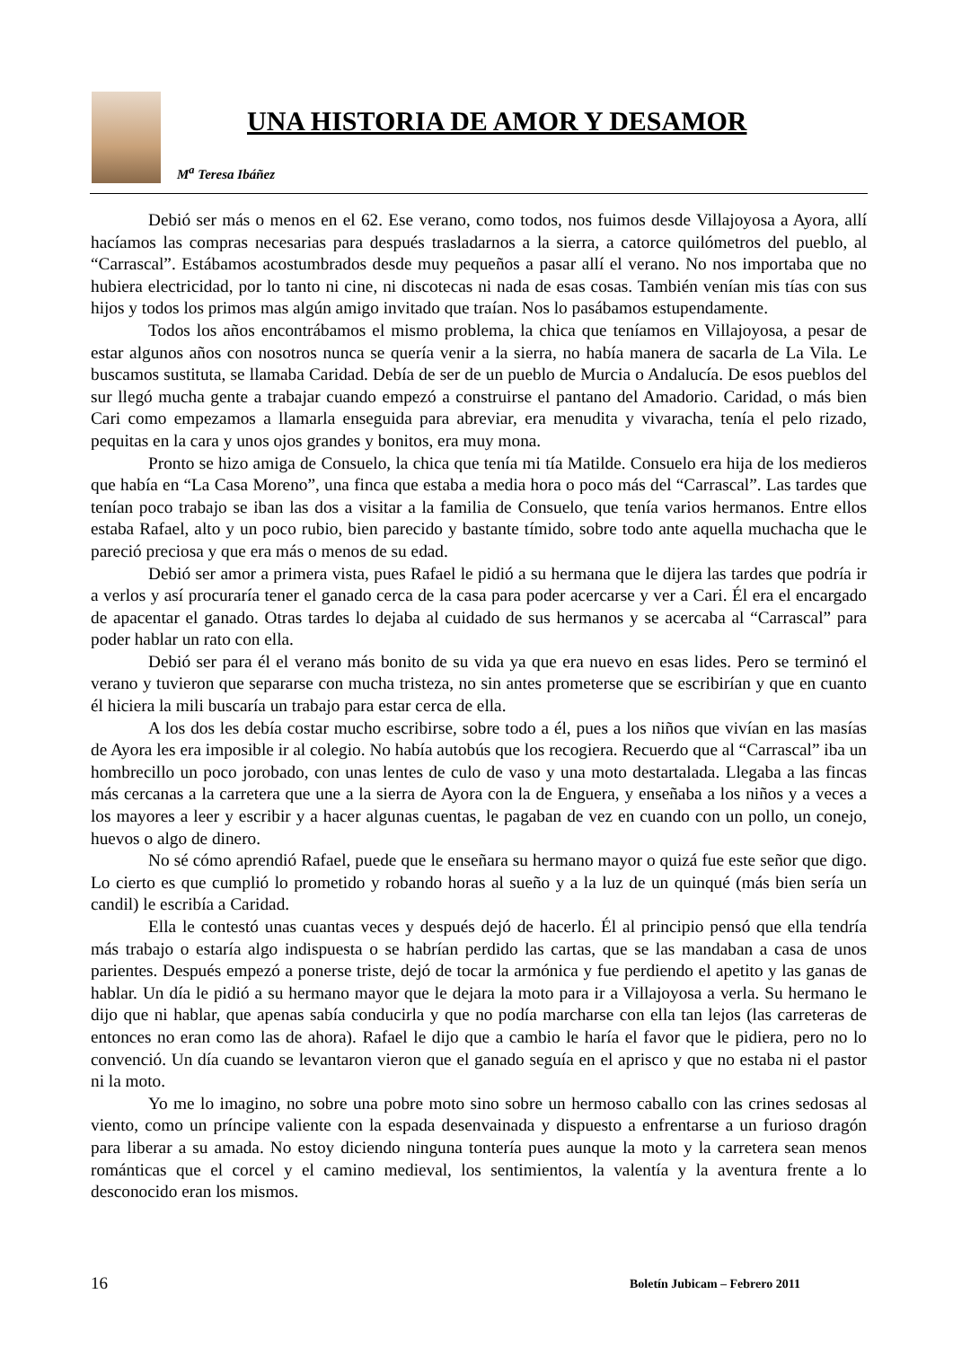UNA HISTORIA DE AMOR Y DESAMOR
M<sup>a</sup> Teresa Ibáñez
Debió ser más o menos en el 62. Ese verano, como todos, nos fuimos desde Villajoyosa a Ayora, allí hacíamos las compras necesarias para después trasladarnos a la sierra, a catorce quilómetros del pueblo, al “Carrascal”. Estábamos acostumbrados desde muy pequeños a pasar allí el verano. No nos importaba que no hubiera electricidad, por lo tanto ni cine, ni discotecas ni nada de esas cosas. También venían mis tías con sus hijos y todos los primos mas algún amigo invitado que traían. Nos lo pasábamos estupendamente.
Todos los años encontrábamos el mismo problema, la chica que teníamos en Villajoyosa, a pesar de estar algunos años con nosotros nunca se quería venir a la sierra, no había manera de sacarla de La Vila. Le buscamos sustituta, se llamaba Caridad. Debía de ser de un pueblo de Murcia o Andalucía. De esos pueblos del sur llegó mucha gente a trabajar cuando empezó a construirse el pantano del Amadorio. Caridad, o más bien Cari como empezamos a llamarla enseguida para abreviar, era menudita y vivaracha, tenía el pelo rizado, pequitas en la cara y unos ojos grandes y bonitos, era muy mona.
Pronto se hizo amiga de Consuelo, la chica que tenía mi tía Matilde. Consuelo era hija de los medieros que había en “La Casa Moreno”, una finca que estaba a media hora o poco más del “Carrascal”. Las tardes que tenían poco trabajo se iban las dos a visitar a la familia de Consuelo, que tenía varios hermanos. Entre ellos estaba Rafael, alto y un poco rubio, bien parecido y bastante tímido, sobre todo ante aquella muchacha que le pareció preciosa y que era más o menos de su edad.
Debió ser amor a primera vista, pues Rafael le pidió a su hermana que le dijera las tardes que podría ir a verlos y así procuraría tener el ganado cerca de la casa para poder acercarse y ver a Cari. Él era el encargado de apacentar el ganado. Otras tardes lo dejaba al cuidado de sus hermanos y se acercaba al “Carrascal” para poder hablar un rato con ella.
Debió ser para él el verano más bonito de su vida ya que era nuevo en esas lides. Pero se terminó el verano y tuvieron que separarse con mucha tristeza, no sin antes prometerse que se escribirían y que en cuanto él hiciera la mili buscaría un trabajo para estar cerca de ella.
A los dos les debía costar mucho escribirse, sobre todo a él, pues a los niños que vivían en las masías de Ayora les era imposible ir al colegio. No había autobús que los recogiera. Recuerdo que al “Carrascal” iba un hombrecillo un poco jorobado, con unas lentes de culo de vaso y una moto destartalada. Llegaba a las fincas más cercanas a la carretera que une a la sierra de Ayora con la de Enguera, y enseñaba a los niños y a veces a los mayores a leer y escribir y a hacer algunas cuentas, le pagaban de vez en cuando con un pollo, un conejo, huevos o algo de dinero.
No sé cómo aprendió Rafael, puede que le enseñara su hermano mayor o quizá fue este señor que digo. Lo cierto es que cumplió lo prometido y robando horas al sueño y a la luz de un quinqué (más bien sería un candil) le escribía a Caridad.
Ella le contestó unas cuantas veces y después dejó de hacerlo. Él al principio pensó que ella tendría más trabajo o estaría algo indispuesta o se habrían perdido las cartas, que se las mandaban a casa de unos parientes. Después empezó a ponerse triste, dejó de tocar la armónica y fue perdiendo el apetito y las ganas de hablar. Un día le pidió a su hermano mayor que le dejara la moto para ir a Villajoyosa a verla. Su hermano le dijo que ni hablar, que apenas sabía conducirla y que no podía marcharse con ella tan lejos (las carreteras de entonces no eran como las de ahora). Rafael le dijo que a cambio le haría el favor que le pidiera, pero no lo convenció. Un día cuando se levantaron vieron que el ganado seguía en el aprisco y que no estaba ni el pastor ni la moto.
Yo me lo imagino, no sobre una pobre moto sino sobre un hermoso caballo con las crines sedosas al viento, como un príncipe valiente con la espada desenvainada y dispuesto a enfrentarse a un furioso dragón para liberar a su amada. No estoy diciendo ninguna tontería pues aunque la moto y la carretera sean menos románticas que el corcel y el camino medieval, los sentimientos, la valentía y la aventura frente a lo desconocido eran los mismos.
16 Boletín Jubicam – Febrero 2011